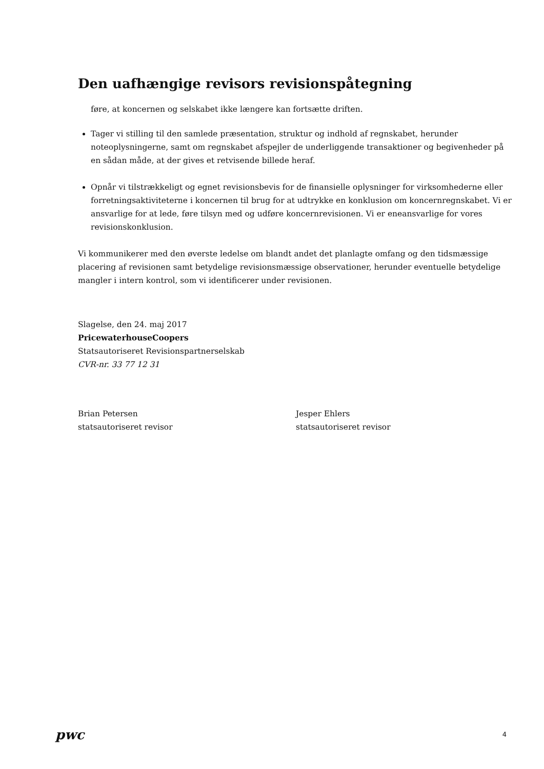Den uafhængige revisors revisionspåtegning
føre, at koncernen og selskabet ikke længere kan fortsætte driften.
Tager vi stilling til den samlede præsentation, struktur og indhold af regnskabet, herunder noteoplysningerne, samt om regnskabet afspejler de underliggende transaktioner og begivenheder på en sådan måde, at der gives et retvisende billede heraf.
Opnår vi tilstrækkeligt og egnet revisionsbevis for de finansielle oplysninger for virksomhederne eller forretningsaktiviteterne i koncernen til brug for at udtrykke en konklusion om koncernregnskabet. Vi er ansvarlige for at lede, føre tilsyn med og udføre koncernrevisionen. Vi er eneansvarlige for vores revisionskonklusion.
Vi kommunikerer med den øverste ledelse om blandt andet det planlagte omfang og den tidsmæssige placering af revisionen samt betydelige revisionsmæssige observationer, herunder eventuelle betydelige mangler i intern kontrol, som vi identificerer under revisionen.
Slagelse, den 24. maj 2017
PricewaterhouseCoopers
Statsautoriseret Revisionspartnerselskab
CVR-nr. 33 77 12 31
Brian Petersen
statsautoriseret revisor
Jesper Ehlers
statsautoriseret revisor
pwc
4